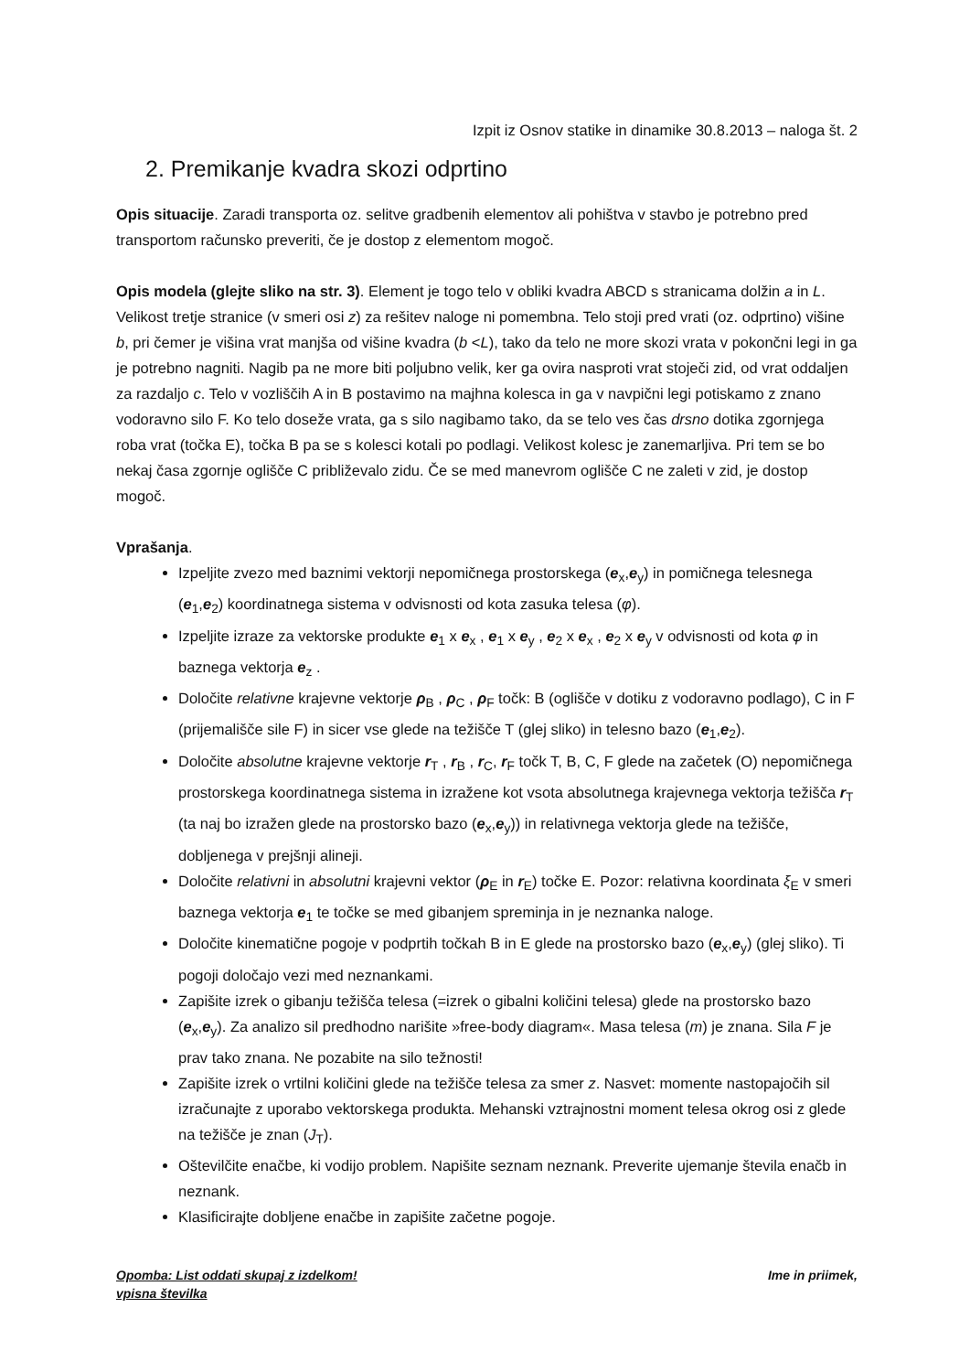Izpit iz Osnov statike in dinamike 30.8.2013 – naloga št. 2
2. Premikanje kvadra skozi odprtino
Opis situacije. Zaradi transporta oz. selitve gradbenih elementov ali pohištva v stavbo je potrebno pred transportom računsko preveriti, če je dostop z elementom mogoč.
Opis modela (glejte sliko na str. 3). Element je togo telo v obliki kvadra ABCD s stranicama dolžin a in L. Velikost tretje stranice (v smeri osi z) za rešitev naloge ni pomembna. Telo stoji pred vrati (oz. odprtino) višine b, pri čemer je višina vrat manjša od višine kvadra (b <L), tako da telo ne more skozi vrata v pokončni legi in ga je potrebno nagniti. Nagib pa ne more biti poljubno velik, ker ga ovira nasproti vrat stoječi zid, od vrat oddaljen za razdaljo c. Telo v vozliščih A in B postavimo na majhna kolesca in ga v navpični legi potiskamo z znano vodoravno silo F. Ko telo doseže vrata, ga s silo nagibamo tako, da se telo ves čas drsno dotika zgornjega roba vrat (točka E), točka B pa se s kolesci kotali po podlagi. Velikost kolesc je zanemarljiva. Pri tem se bo nekaj časa zgornje oglišče C približevalo zidu. Če se med manevrom oglišče C ne zaleti v zid, je dostop mogoč.
Vprašanja.
Izpeljite zvezo med baznimi vektorji nepomičnega prostorskega (e<sub>x</sub>,e<sub>y</sub>) in pomičnega telesnega (e<sub>1</sub>,e<sub>2</sub>) koordinatnega sistema v odvisnosti od kota zasuka telesa (φ).
Izpeljite izraze za vektorske produkte e<sub>1</sub> x e<sub>x</sub> , e<sub>1</sub> x e<sub>y</sub> , e<sub>2</sub> x e<sub>x</sub> , e<sub>2</sub> x e<sub>y</sub> v odvisnosti od kota φ in baznega vektorja e<sub>z</sub> .
Določite relativne krajevne vektorje ρ<sub>B</sub> , ρ<sub>C</sub> , ρ<sub>F</sub> točk: B (oglišče v dotiku z vodoravno podlago), C in F (prijemališče sile F) in sicer vse glede na težišče T (glej sliko) in telesno bazo (e<sub>1</sub>,e<sub>2</sub>).
Določite absolutne krajevne vektorje r<sub>T</sub> , r<sub>B</sub> , r<sub>C</sub>, r<sub>F</sub> točk T, B, C, F glede na začetek (O) nepomičnega prostorskega koordinatnega sistema in izražene kot vsota absolutnega krajevnega vektorja težišča r<sub>T</sub> (ta naj bo izražen glede na prostorsko bazo (e<sub>x</sub>,e<sub>y</sub>)) in relativnega vektorja glede na težišče, dobljenega v prejšnji alineji.
Določite relativni in absolutni krajevni vektor (ρ<sub>E</sub> in r<sub>E</sub>) točke E. Pozor: relativna koordinata ξ<sub>E</sub> v smeri baznega vektorja e<sub>1</sub> te točke se med gibanjem spreminja in je neznanka naloge.
Določite kinematične pogoje v podprtih točkah B in E glede na prostorsko bazo (e<sub>x</sub>,e<sub>y</sub>) (glej sliko). Ti pogoji določajo vezi med neznankami.
Zapišite izrek o gibanju težišča telesa (=izrek o gibalni količini telesa) glede na prostorsko bazo (e<sub>x</sub>,e<sub>y</sub>). Za analizo sil predhodno narišite »free-body diagram«. Masa telesa (m) je znana. Sila F je prav tako znana. Ne pozabite na silo težnosti!
Zapišite izrek o vrtilni količini glede na težišče telesa za smer z. Nasvet: momente nastopajočih sil izračunajte z uporabo vektorskega produkta. Mehanski vztrajnostni moment telesa okrog osi z glede na težišče je znan (J<sub>T</sub>).
Oštevilčite enačbe, ki vodijo problem. Napišite seznam neznank. Preverite ujemanje števila enačb in neznank.
Klasificirajte dobljene enačbe in zapišite začetne pogoje.
Opomba: List oddati skupaj z izdelkom! Ime in priimek,
vpisna številka